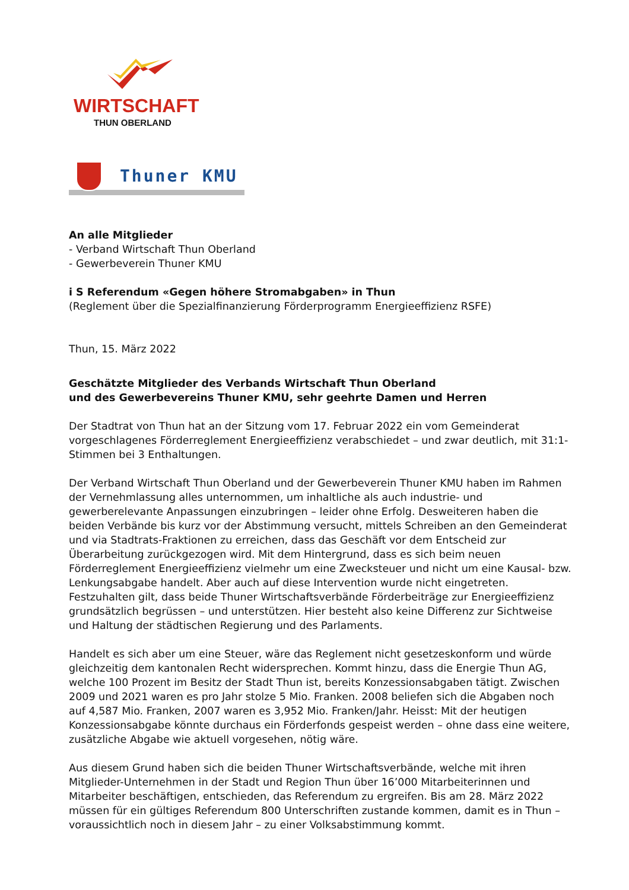WIRTSCHAFT
THUN OBERLAND
Thuner KMU
An alle Mitglieder
- Verband Wirtschaft Thun Oberland
- Gewerbeverein Thuner KMU
i S Referendum «Gegen höhere Stromabgaben» in Thun
(Reglement über die Spezialfinanzierung Förderprogramm Energieeffizienz RSFE)
Thun, 15. März 2022
Geschätzte Mitglieder des Verbands Wirtschaft Thun Oberland
und des Gewerbevereins Thuner KMU, sehr geehrte Damen und Herren
Der Stadtrat von Thun hat an der Sitzung vom 17. Februar 2022 ein vom Gemeinderat vorgeschlagenes Förderreglement Energieeffizienz verabschiedet – und zwar deutlich, mit 31:1-Stimmen bei 3 Enthaltungen.
Der Verband Wirtschaft Thun Oberland und der Gewerbeverein Thuner KMU haben im Rahmen der Vernehmlassung alles unternommen, um inhaltliche als auch industrie- und gewerberelevante Anpassungen einzubringen – leider ohne Erfolg. Desweiteren haben die beiden Verbände bis kurz vor der Abstimmung versucht, mittels Schreiben an den Gemeinderat und via Stadtrats-Fraktionen zu erreichen, dass das Geschäft vor dem Entscheid zur Überarbeitung zurückgezogen wird. Mit dem Hintergrund, dass es sich beim neuen Förderreglement Energieeffizienz vielmehr um eine Zwecksteuer und nicht um eine Kausal- bzw. Lenkungsabgabe handelt. Aber auch auf diese Intervention wurde nicht eingetreten. Festzuhalten gilt, dass beide Thuner Wirtschaftsverbände Förderbeiträge zur Energieeffizienz grundsätzlich begrüssen – und unterstützen. Hier besteht also keine Differenz zur Sichtweise und Haltung der städtischen Regierung und des Parlaments.
Handelt es sich aber um eine Steuer, wäre das Reglement nicht gesetzeskonform und würde gleichzeitig dem kantonalen Recht widersprechen. Kommt hinzu, dass die Energie Thun AG, welche 100 Prozent im Besitz der Stadt Thun ist, bereits Konzessionsabgaben tätigt. Zwischen 2009 und 2021 waren es pro Jahr stolze 5 Mio. Franken. 2008 beliefen sich die Abgaben noch auf 4,587 Mio. Franken, 2007 waren es 3,952 Mio. Franken/Jahr. Heisst: Mit der heutigen Konzessionsabgabe könnte durchaus ein Förderfonds gespeist werden – ohne dass eine weitere, zusätzliche Abgabe wie aktuell vorgesehen, nötig wäre.
Aus diesem Grund haben sich die beiden Thuner Wirtschaftsverbände, welche mit ihren Mitglieder-Unternehmen in der Stadt und Region Thun über 16’000 Mitarbeiterinnen und Mitarbeiter beschäftigen, entschieden, das Referendum zu ergreifen. Bis am 28. März 2022 müssen für ein gültiges Referendum 800 Unterschriften zustande kommen, damit es in Thun – voraussichtlich noch in diesem Jahr – zu einer Volksabstimmung kommt.